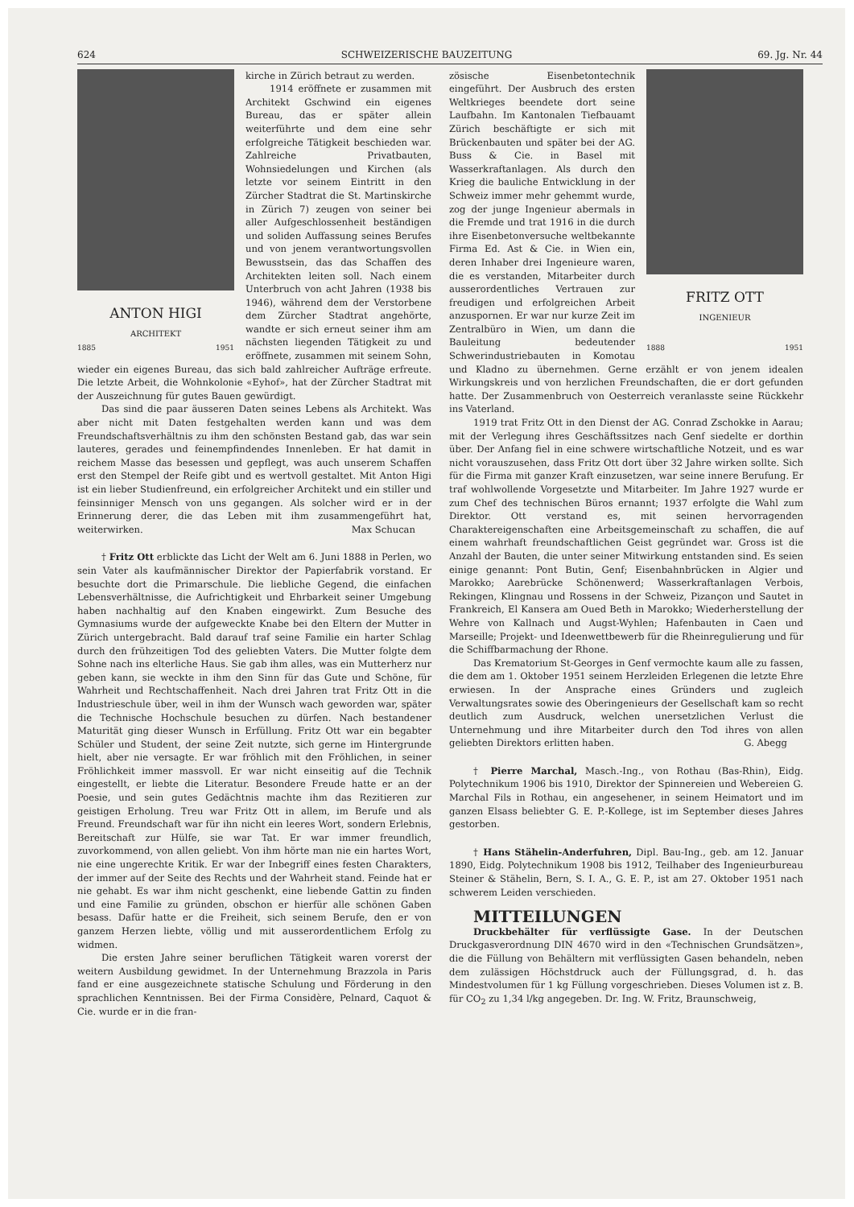624 SCHWEIZERISCHE BAUZEITUNG 69. Jg. Nr. 44
ANTON HIGI
ARCHITEKT
1885 1951
kirche in Zürich betraut zu werden.
1914 eröffnete er zusammen mit Architekt Gschwind ein eigenes Bureau, das er später allein weiterführte und dem eine sehr erfolgreiche Tätigkeit beschieden war. Zahlreiche Privatbauten, Wohnsiedelungen und Kirchen (als letzte vor seinem Eintritt in den Zürcher Stadtrat die St. Martinskirche in Zürich 7) zeugen von seiner bei aller Aufgeschlossenheit beständigen und soliden Auffassung seines Berufes und von jenem verantwortungsvollen Bewusstsein, das das Schaffen des Architekten leiten soll. Nach einem Unterbruch von acht Jahren (1938 bis 1946), während dem der Verstorbene dem Zürcher Stadtrat angehörte, wandte er sich erneut seiner ihm am nächsten liegenden Tätigkeit zu und eröffnete, zusammen mit seinem Sohn, wieder ein eigenes Bureau, das sich bald zahlreicher Aufträge erfreute. Die letzte Arbeit, die Wohnkolonie «Eyhof», hat der Zürcher Stadtrat mit der Auszeichnung für gutes Bauen gewürdigt.
Das sind die paar äusseren Daten seines Lebens als Architekt. Was aber nicht mit Daten festgehalten werden kann und was dem Freundschaftsverhältnis zu ihm den schönsten Bestand gab, das war sein lauteres, gerades und feinempfindendes Innenleben. Er hat damit in reichem Masse das besessen und gepflegt, was auch unserem Schaffen erst den Stempel der Reife gibt und es wertvoll gestaltet. Mit Anton Higi ist ein lieber Studienfreund, ein erfolgreicher Architekt und ein stiller und feinsinniger Mensch von uns gegangen. Als solcher wird er in der Erinnerung derer, die das Leben mit ihm zusammengeführt hat, weiterwirken. Max Schucan
† Fritz Ott erblickte das Licht der Welt am 6. Juni 1888 in Perlen, wo sein Vater als kaufmännischer Direktor der Papierfabrik vorstand. Er besuchte dort die Primarschule. Die liebliche Gegend, die einfachen Lebensverhältnisse, die Aufrichtigkeit und Ehrbarkeit seiner Umgebung haben nachhaltig auf den Knaben eingewirkt. Zum Besuche des Gymnasiums wurde der aufgeweckte Knabe bei den Eltern der Mutter in Zürich untergebracht. Bald darauf traf seine Familie ein harter Schlag durch den frühzeitigen Tod des geliebten Vaters. Die Mutter folgte dem Sohne nach ins elterliche Haus. Sie gab ihm alles, was ein Mutterherz nur geben kann, sie weckte in ihm den Sinn für das Gute und Schöne, für Wahrheit und Rechtschaffenheit. Nach drei Jahren trat Fritz Ott in die Industrieschule über, weil in ihm der Wunsch wach geworden war, später die Technische Hochschule besuchen zu dürfen. Nach bestandener Maturität ging dieser Wunsch in Erfüllung. Fritz Ott war ein begabter Schüler und Student, der seine Zeit nutzte, sich gerne im Hintergrunde hielt, aber nie versagte. Er war fröhlich mit den Fröhlichen, in seiner Fröhlichkeit immer massvoll. Er war nicht einseitig auf die Technik eingestellt, er liebte die Literatur. Besondere Freude hatte er an der Poesie, und sein gutes Gedächtnis machte ihm das Rezitieren zur geistigen Erholung. Treu war Fritz Ott in allem, im Berufe und als Freund. Freundschaft war für ihn nicht ein leeres Wort, sondern Erlebnis, Bereitschaft zur Hülfe, sie war Tat. Er war immer freundlich, zuvorkommend, von allen geliebt. Von ihm hörte man nie ein hartes Wort, nie eine ungerechte Kritik. Er war der Inbegriff eines festen Charakters, der immer auf der Seite des Rechts und der Wahrheit stand. Feinde hat er nie gehabt. Es war ihm nicht geschenkt, eine liebende Gattin zu finden und eine Familie zu gründen, obschon er hierfür alle schönen Gaben besass. Dafür hatte er die Freiheit, sich seinem Berufe, den er von ganzem Herzen liebte, völlig und mit ausserordentlichem Erfolg zu widmen.
Die ersten Jahre seiner beruflichen Tätigkeit waren vorerst der weitern Ausbildung gewidmet. In der Unternehmung Brazzola in Paris fand er eine ausgezeichnete statische Schulung und Förderung in den sprachlichen Kenntnissen. Bei der Firma Considère, Pelnard, Caquot & Cie. wurde er in die fran-
FRITZ OTT
INGENIEUR
1888 1951
zösische Eisenbetontechnik eingeführt. Der Ausbruch des ersten Weltkrieges beendete dort seine Laufbahn. Im Kantonalen Tiefbauamt Zürich beschäftigte er sich mit Brückenbauten und später bei der AG. Buss & Cie. in Basel mit Wasserkraftanlagen. Als durch den Krieg die bauliche Entwicklung in der Schweiz immer mehr gehemmt wurde, zog der junge Ingenieur abermals in die Fremde und trat 1916 in die durch ihre Eisenbetonversuche weltbekannte Firma Ed. Ast & Cie. in Wien ein, deren Inhaber drei Ingenieure waren, die es verstanden, Mitarbeiter durch ausserordentliches Vertrauen zur freudigen und erfolgreichen Arbeit anzuspornen. Er war nur kurze Zeit im Zentralbüro in Wien, um dann die Bauleitung bedeutender Schwerindustriebauten in Komotau und Kladno zu übernehmen. Gerne erzählt er von jenem idealen Wirkungskreis und von herzlichen Freundschaften, die er dort gefunden hatte. Der Zusammenbruch von Oesterreich veranlasste seine Rückkehr ins Vaterland.
1919 trat Fritz Ott in den Dienst der AG. Conrad Zschokke in Aarau; mit der Verlegung ihres Geschäftssitzes nach Genf siedelte er dorthin über. Der Anfang fiel in eine schwere wirtschaftliche Notzeit, und es war nicht vorauszusehen, dass Fritz Ott dort über 32 Jahre wirken sollte. Sich für die Firma mit ganzer Kraft einzusetzen, war seine innere Berufung. Er traf wohlwollende Vorgesetzte und Mitarbeiter. Im Jahre 1927 wurde er zum Chef des technischen Büros ernannt; 1937 erfolgte die Wahl zum Direktor. Ott verstand es, mit seinen hervorragenden Charaktereigenschaften eine Arbeitsgemeinschaft zu schaffen, die auf einem wahrhaft freundschaftlichen Geist gegründet war. Gross ist die Anzahl der Bauten, die unter seiner Mitwirkung entstanden sind. Es seien einige genannt: Pont Butin, Genf; Eisenbahnbrücken in Algier und Marokko; Aarebrücke Schönenwerd; Wasserkraftanlagen Verbois, Rekingen, Klingnau und Rossens in der Schweiz, Pizançon und Sautet in Frankreich, El Kansera am Oued Beth in Marokko; Wiederherstellung der Wehre von Kallnach und Augst-Wyhlen; Hafenbauten in Caen und Marseille; Projekt- und Ideenwettbewerb für die Rheinregulierung und für die Schiffbarmachung der Rhone.
Das Krematorium St-Georges in Genf vermochte kaum alle zu fassen, die dem am 1. Oktober 1951 seinem Herzleiden Erlegenen die letzte Ehre erwiesen. In der Ansprache eines Gründers und zugleich Verwaltungsrates sowie des Oberingenieurs der Gesellschaft kam so recht deutlich zum Ausdruck, welchen unersetzlichen Verlust die Unternehmung und ihre Mitarbeiter durch den Tod ihres von allen geliebten Direktors erlitten haben. G. Abegg
† Pierre Marchal, Masch.-Ing., von Rothau (Bas-Rhin), Eidg. Polytechnikum 1906 bis 1910, Direktor der Spinnereien und Webereien G. Marchal Fils in Rothau, ein angesehener, in seinem Heimatort und im ganzen Elsass beliebter G. E. P.-Kollege, ist im September dieses Jahres gestorben.
† Hans Stähelin-Anderfuhren, Dipl. Bau-Ing., geb. am 12. Januar 1890, Eidg. Polytechnikum 1908 bis 1912, Teilhaber des Ingenieurbureau Steiner & Stähelin, Bern, S. I. A., G. E. P., ist am 27. Oktober 1951 nach schwerem Leiden verschieden.
MITTEILUNGEN
Druckbehälter für verflüssigte Gase. In der Deutschen Druckgasverordnung DIN 4670 wird in den «Technischen Grundsätzen», die die Füllung von Behältern mit verflüssigten Gasen behandeln, neben dem zulässigen Höchstdruck auch der Füllungsgrad, d. h. das Mindestvolumen für 1 kg Füllung vorgeschrieben. Dieses Volumen ist z. B. für CO<sub>2</sub> zu 1,34 l/kg angegeben. Dr. Ing. W. Fritz, Braunschweig,